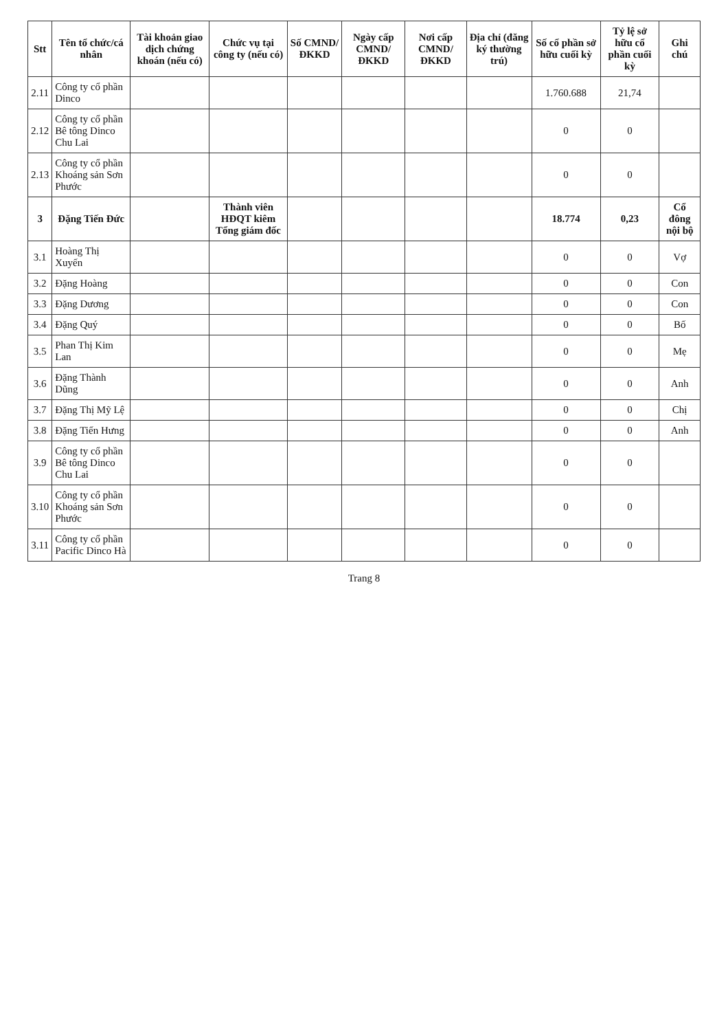| Stt | Tên tổ chức/cá nhân | Tài khoản giao dịch chứng khoán (nếu có) | Chức vụ tại công ty (nếu có) | Số CMND/ ĐKKD | Ngày cấp CMND/ ĐKKD | Nơi cấp CMND/ ĐKKD | Địa chỉ (đăng ký thường trú) | Số cổ phần sở hữu cuối kỳ | Tỷ lệ sở hữu cổ phần cuối kỳ | Ghi chú |
| --- | --- | --- | --- | --- | --- | --- | --- | --- | --- | --- |
| 2.11 | Công ty cổ phần Dinco | | | | | | | 1.760.688 | 21,74 | |
| 2.12 | Công ty cổ phần Bê tông Dinco Chu Lai | | | | | | | 0 | 0 | |
| 2.13 | Công ty cổ phần Khoáng sản Sơn Phước | | | | | | | 0 | 0 | |
| 3 | Đặng Tiến Đức | | Thành viên HĐQT kiêm Tổng giám đốc | | | | | 18.774 | 0,23 | Cổ đông nội bộ |
| 3.1 | Hoàng Thị Xuyến | | | | | | | 0 | 0 | Vợ |
| 3.2 | Đặng Hoàng | | | | | | | 0 | 0 | Con |
| 3.3 | Đặng Dương | | | | | | | 0 | 0 | Con |
| 3.4 | Đặng Quý | | | | | | | 0 | 0 | Bố |
| 3.5 | Phan Thị Kim Lan | | | | | | | 0 | 0 | Mẹ |
| 3.6 | Đặng Thành Dũng | | | | | | | 0 | 0 | Anh |
| 3.7 | Đặng Thị Mỹ Lệ | | | | | | | 0 | 0 | Chị |
| 3.8 | Đặng Tiến Hưng | | | | | | | 0 | 0 | Anh |
| 3.9 | Công ty cổ phần Bê tông Dinco Chu Lai | | | | | | | 0 | 0 | |
| 3.10 | Công ty cổ phần Khoáng sản Sơn Phước | | | | | | | 0 | 0 | |
| 3.11 | Công ty cổ phần Pacific Dinco Hà | | | | | | | 0 | 0 | |
Trang 8